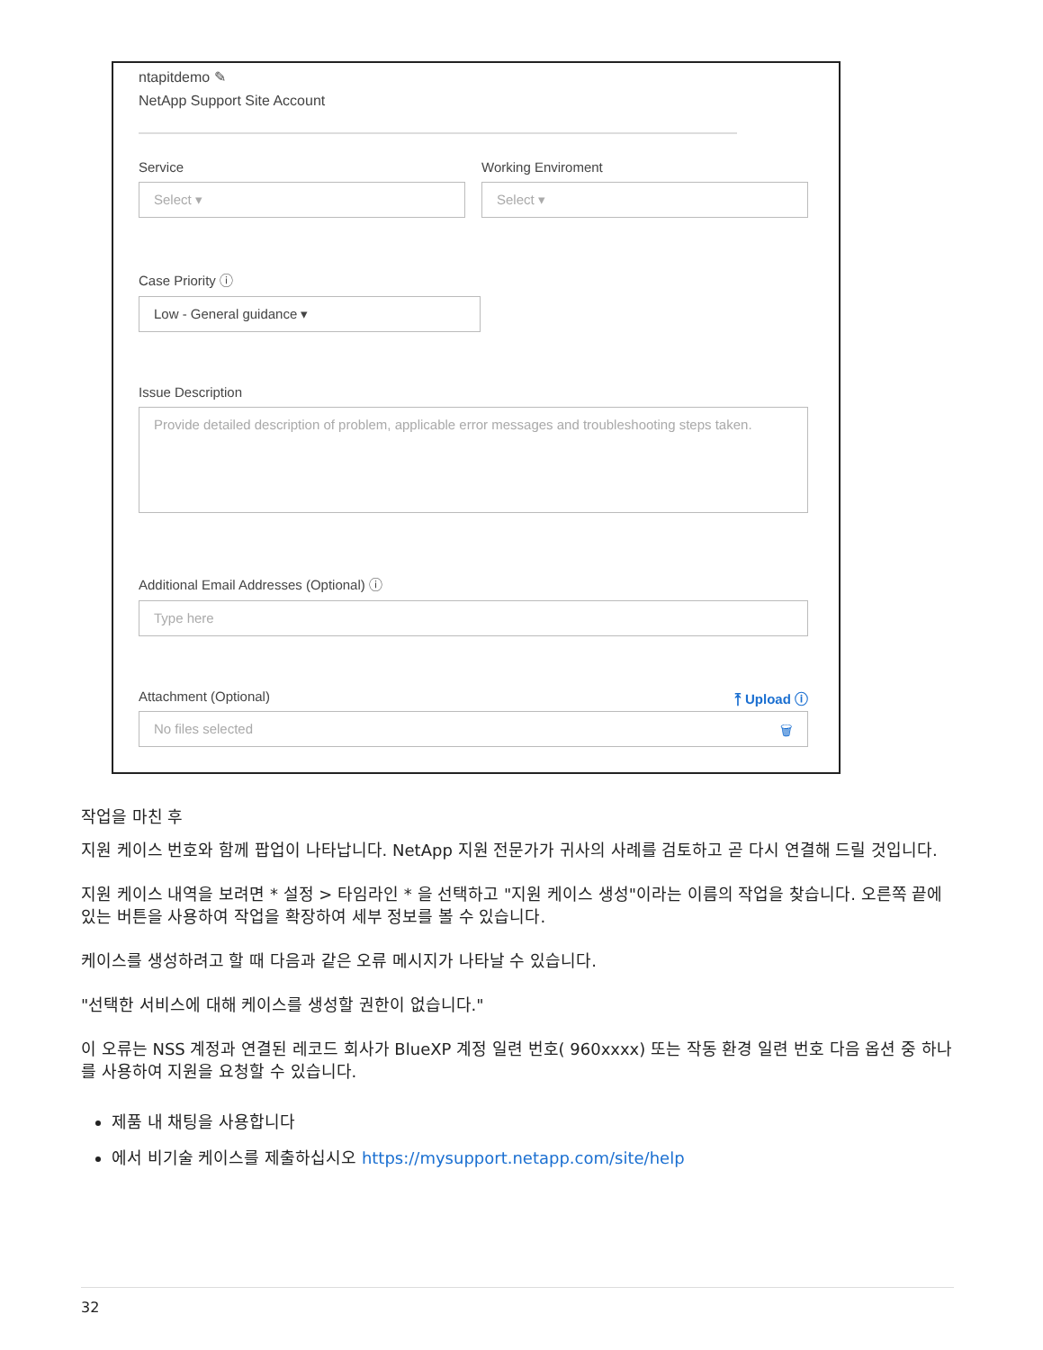ntapitdemo ✎
NetApp Support Site Account
Service
Select ▾
Working Enviroment
Select ▾
Case Priority ⓘ
Low - General guidance ▾
Issue Description
Provide detailed description of problem, applicable error messages and troubleshooting steps taken.
Additional Email Addresses (Optional) ⓘ
Type here
Attachment (Optional) ⤒ Upload ⓘ
No files selected 🗑
작업을 마친 후
지원 케이스 번호와 함께 팝업이 나타납니다. NetApp 지원 전문가가 귀사의 사례를 검토하고 곧 다시 연결해 드릴 것입니다.
지원 케이스 내역을 보려면 * 설정 > 타임라인 * 을 선택하고 "지원 케이스 생성"이라는 이름의 작업을 찾습니다. 오른쪽 끝에 있는 버튼을 사용하여 작업을 확장하여 세부 정보를 볼 수 있습니다.
케이스를 생성하려고 할 때 다음과 같은 오류 메시지가 나타날 수 있습니다.
"선택한 서비스에 대해 케이스를 생성할 권한이 없습니다."
이 오류는 NSS 계정과 연결된 레코드 회사가 BlueXP 계정 일련 번호( 960xxxx) 또는 작동 환경 일련 번호 다음 옵션 중 하나를 사용하여 지원을 요청할 수 있습니다.
제품 내 채팅을 사용합니다
에서 비기술 케이스를 제출하십시오 https://mysupport.netapp.com/site/help
32